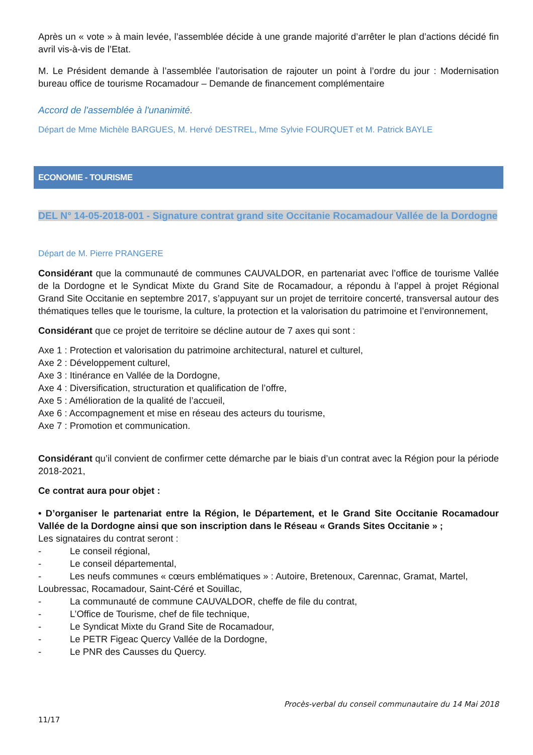Après un « vote » à main levée, l’assemblée décide à une grande majorité d’arrêter le plan d’actions décidé fin avril vis-à-vis de l’Etat.
M. Le Président demande à l’assemblée l’autorisation de rajouter un point à l’ordre du jour : Modernisation bureau office de tourisme Rocamadour – Demande de financement complémentaire
Accord de l'assemblée à l'unanimité.
Départ de Mme Michèle BARGUES, M. Hervé DESTREL, Mme Sylvie FOURQUET et M. Patrick BAYLE
ECONOMIE - TOURISME
DEL N° 14-05-2018-001 - Signature contrat grand site Occitanie Rocamadour Vallée de la Dordogne
Départ de M. Pierre PRANGERE
Considérant que la communauté de communes CAUVALDOR, en partenariat avec l’office de tourisme Vallée de la Dordogne et le Syndicat Mixte du Grand Site de Rocamadour, a répondu à l’appel à projet Régional Grand Site Occitanie en septembre 2017, s’appuyant sur un projet de territoire concerté, transversal autour des thématiques telles que le tourisme, la culture, la protection et la valorisation du patrimoine et l’environnement,
Considérant que ce projet de territoire se décline autour de 7 axes qui sont :
Axe 1 : Protection et valorisation du patrimoine architectural, naturel et culturel,
Axe 2 : Développement culturel,
Axe 3 : Itinérance en Vallée de la Dordogne,
Axe 4 : Diversification, structuration et qualification de l’offre,
Axe 5 : Amélioration de la qualité de l’accueil,
Axe 6 : Accompagnement et mise en réseau des acteurs du tourisme,
Axe 7 : Promotion et communication.
Considérant qu’il convient de confirmer cette démarche par le biais d’un contrat avec la Région pour la période 2018-2021,
Ce contrat aura pour objet :
• D’organiser le partenariat entre la Région, le Département, et le Grand Site Occitanie Rocamadour Vallée de la Dordogne ainsi que son inscription dans le Réseau « Grands Sites Occitanie » ;
Les signataires du contrat seront :
- Le conseil régional,
- Le conseil départemental,
- Les neufs communes « cœurs emblématiques » : Autoire, Bretenoux, Carennac, Gramat, Martel, Loubressac, Rocamadour, Saint-Céré et Souillac,
- La communauté de commune CAUVALDOR, cheffe de file du contrat,
- L’Office de Tourisme, chef de file technique,
- Le Syndicat Mixte du Grand Site de Rocamadour,
- Le PETR Figeac Quercy Vallée de la Dordogne,
- Le PNR des Causses du Quercy.
Procès-verbal du conseil communautaire du 14 Mai 2018
11/17